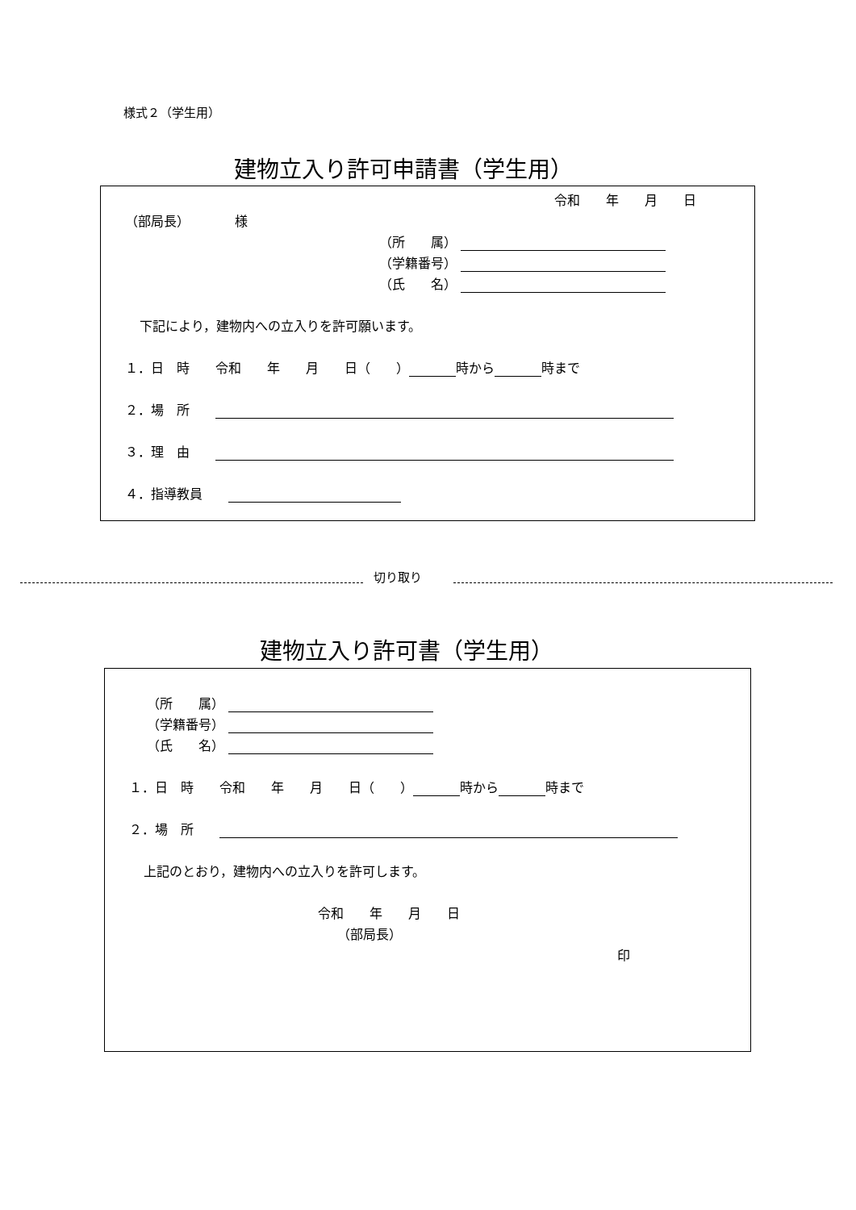様式２（学生用）
建物立入り許可申請書（学生用）
令和　　年　　月　　日
（部局長）　　　　様
（所　　属）
（学籍番号）
（氏　　名）
下記により，建物内への立入りを許可願います。
１．日　時　　令和　　年　　月　　日（　　） 時から 時まで
２．場　所　　
３．理　由　　
４．指導教員　　
切り取り
建物立入り許可書（学生用）
（所　　属）
（学籍番号）
（氏　　名）
１．日　時　　令和　　年　　月　　日（　　） 時から 時まで
２．場　所　　
上記のとおり，建物内への立入りを許可します。
令和　　年　　月　　日
（部局長）
印